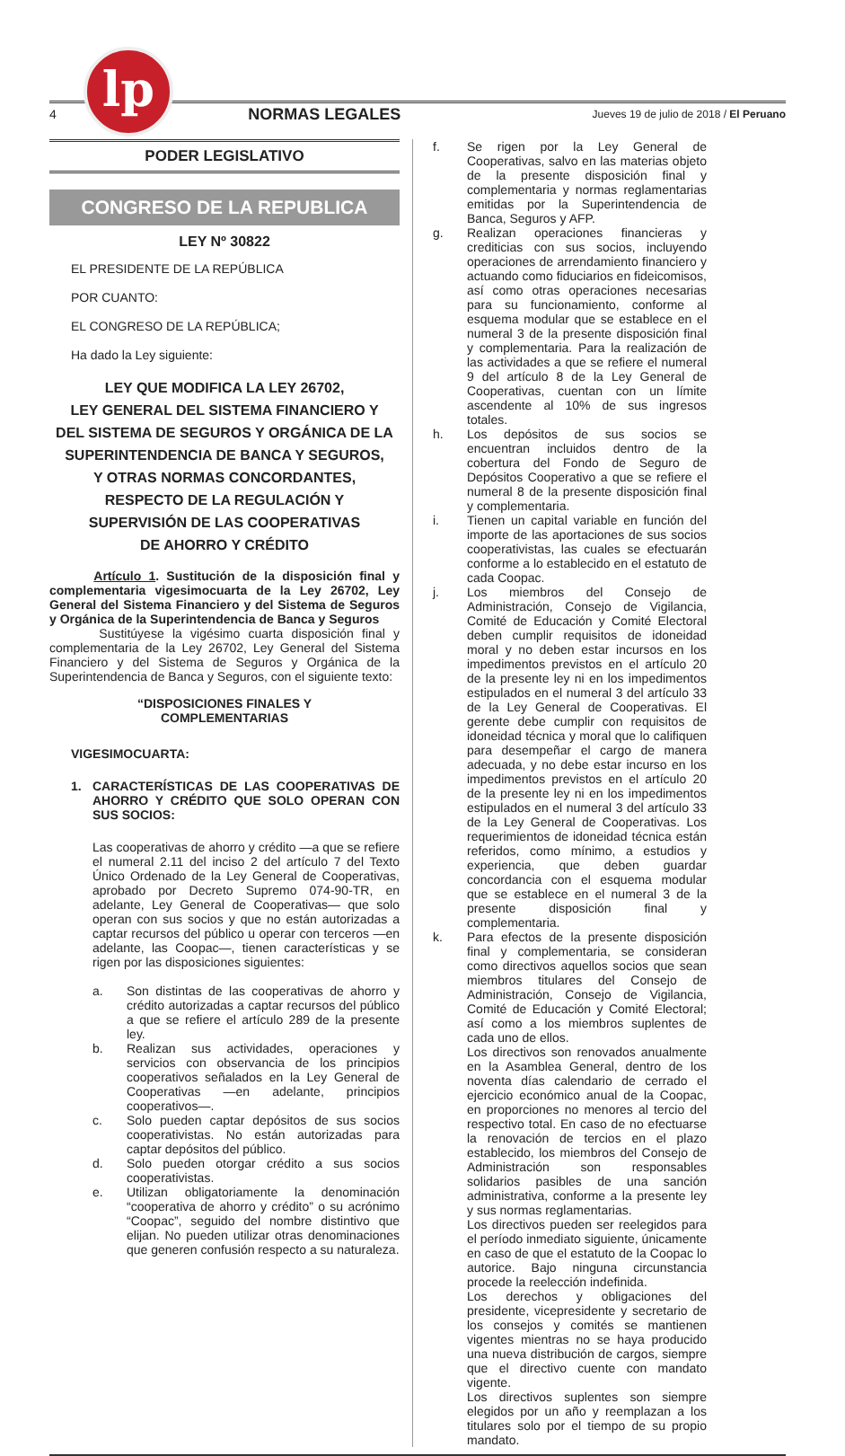lp
4 NORMAS LEGALES Jueves 19 de julio de 2018 / El Peruano
PODER LEGISLATIVO
CONGRESO DE LA REPUBLICA
LEY Nº 30822
EL PRESIDENTE DE LA REPÚBLICA
POR CUANTO:
EL CONGRESO DE LA REPÚBLICA;
Ha dado la Ley siguiente:
LEY QUE MODIFICA LA LEY 26702,
LEY GENERAL DEL SISTEMA FINANCIERO Y
DEL SISTEMA DE SEGUROS Y ORGÁNICA DE LA
SUPERINTENDENCIA DE BANCA Y SEGUROS,
Y OTRAS NORMAS CONCORDANTES,
RESPECTO DE LA REGULACIÓN Y
SUPERVISIÓN DE LAS COOPERATIVAS
DE AHORRO Y CRÉDITO
Artículo 1. Sustitución de la disposición final y complementaria vigesimocuarta de la Ley 26702, Ley General del Sistema Financiero y del Sistema de Seguros y Orgánica de la Superintendencia de Banca y Seguros
Sustitúyese la vigésimo cuarta disposición final y complementaria de la Ley 26702, Ley General del Sistema Financiero y del Sistema de Seguros y Orgánica de la Superintendencia de Banca y Seguros, con el siguiente texto:
“DISPOSICIONES FINALES Y
COMPLEMENTARIAS
VIGESIMOCUARTA:
1. CARACTERÍSTICAS DE LAS COOPERATIVAS DE AHORRO Y CRÉDITO QUE SOLO OPERAN CON SUS SOCIOS:
Las cooperativas de ahorro y crédito —a que se refiere el numeral 2.11 del inciso 2 del artículo 7 del Texto Único Ordenado de la Ley General de Cooperativas, aprobado por Decreto Supremo 074-90-TR, en adelante, Ley General de Cooperativas— que solo operan con sus socios y que no están autorizadas a captar recursos del público u operar con terceros —en adelante, las Coopac—, tienen características y se rigen por las disposiciones siguientes:
a. Son distintas de las cooperativas de ahorro y crédito autorizadas a captar recursos del público a que se refiere el artículo 289 de la presente ley.
b. Realizan sus actividades, operaciones y servicios con observancia de los principios cooperativos señalados en la Ley General de Cooperativas —en adelante, principios cooperativos—.
c. Solo pueden captar depósitos de sus socios cooperativistas. No están autorizadas para captar depósitos del público.
d. Solo pueden otorgar crédito a sus socios cooperativistas.
e. Utilizan obligatoriamente la denominación “cooperativa de ahorro y crédito” o su acrónimo “Coopac”, seguido del nombre distintivo que elijan. No pueden utilizar otras denominaciones que generen confusión respecto a su naturaleza.
f. Se rigen por la Ley General de Cooperativas, salvo en las materias objeto de la presente disposición final y complementaria y normas reglamentarias emitidas por la Superintendencia de Banca, Seguros y AFP.
g. Realizan operaciones financieras y crediticias con sus socios, incluyendo operaciones de arrendamiento financiero y actuando como fiduciarios en fideicomisos, así como otras operaciones necesarias para su funcionamiento, conforme al esquema modular que se establece en el numeral 3 de la presente disposición final y complementaria. Para la realización de las actividades a que se refiere el numeral 9 del artículo 8 de la Ley General de Cooperativas, cuentan con un límite ascendente al 10% de sus ingresos totales.
h. Los depósitos de sus socios se encuentran incluidos dentro de la cobertura del Fondo de Seguro de Depósitos Cooperativo a que se refiere el numeral 8 de la presente disposición final y complementaria.
i. Tienen un capital variable en función del importe de las aportaciones de sus socios cooperativistas, las cuales se efectuarán conforme a lo establecido en el estatuto de cada Coopac.
j. Los miembros del Consejo de Administración, Consejo de Vigilancia, Comité de Educación y Comité Electoral deben cumplir requisitos de idoneidad moral y no deben estar incursos en los impedimentos previstos en el artículo 20 de la presente ley ni en los impedimentos estipulados en el numeral 3 del artículo 33 de la Ley General de Cooperativas. El gerente debe cumplir con requisitos de idoneidad técnica y moral que lo califiquen para desempeñar el cargo de manera adecuada, y no debe estar incurso en los impedimentos previstos en el artículo 20 de la presente ley ni en los impedimentos estipulados en el numeral 3 del artículo 33 de la Ley General de Cooperativas. Los requerimientos de idoneidad técnica están referidos, como mínimo, a estudios y experiencia, que deben guardar concordancia con el esquema modular que se establece en el numeral 3 de la presente disposición final y complementaria.
k. Para efectos de la presente disposición final y complementaria, se consideran como directivos aquellos socios que sean miembros titulares del Consejo de Administración, Consejo de Vigilancia, Comité de Educación y Comité Electoral; así como a los miembros suplentes de cada uno de ellos.
Los directivos son renovados anualmente en la Asamblea General, dentro de los noventa días calendario de cerrado el ejercicio económico anual de la Coopac, en proporciones no menores al tercio del respectivo total. En caso de no efectuarse la renovación de tercios en el plazo establecido, los miembros del Consejo de Administración son responsables solidarios pasibles de una sanción administrativa, conforme a la presente ley y sus normas reglamentarias.
Los directivos pueden ser reelegidos para el período inmediato siguiente, únicamente en caso de que el estatuto de la Coopac lo autorice. Bajo ninguna circunstancia procede la reelección indefinida.
Los derechos y obligaciones del presidente, vicepresidente y secretario de los consejos y comités se mantienen vigentes mientras no se haya producido una nueva distribución de cargos, siempre que el directivo cuente con mandato vigente.
Los directivos suplentes son siempre elegidos por un año y reemplazan a los titulares solo por el tiempo de su propio mandato.